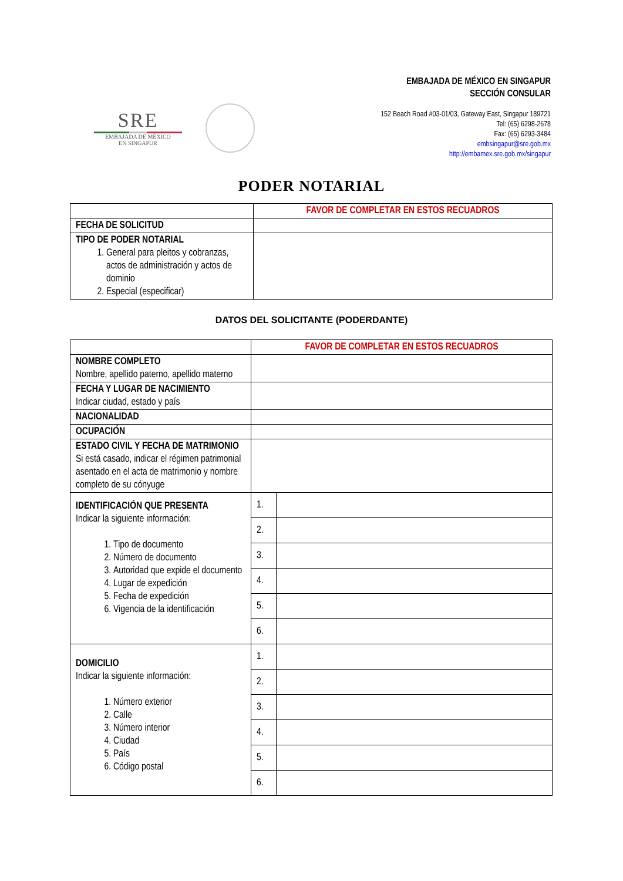SRE
EMBAJADA DE MÉXICO
EN SINGAPUR
EMBAJADA DE MÉXICO EN SINGAPUR
SECCIÓN CONSULAR
152 Beach Road #03-01/03, Gateway East, Singapur 189721
Tel: (65) 6298-2678
Fax: (65) 6293-3484
embsingapur@sre.gob.mx
http://embamex.sre.gob.mx/singapur
PODER NOTARIAL
| | FAVOR DE COMPLETAR EN ESTOS RECUADROS |
| FECHA DE SOLICITUD | |
| TIPO DE PODER NOTARIAL 1. General para pleitos y cobranzas, actos de administración y actos de dominio 2. Especial (especificar) | |
DATOS DEL SOLICITANTE (PODERDANTE)
| | FAVOR DE COMPLETAR EN ESTOS RECUADROS | |
| NOMBRE COMPLETO Nombre, apellido paterno, apellido materno | | |
| FECHA Y LUGAR DE NACIMIENTO Indicar ciudad, estado y país | | |
| NACIONALIDAD | | |
| OCUPACIÓN | | |
| ESTADO CIVIL Y FECHA DE MATRIMONIO Si está casado, indicar el régimen patrimonial asentado en el acta de matrimonio y nombre completo de su cónyuge | | |
| IDENTIFICACIÓN QUE PRESENTA Indicar la siguiente información: 1. Tipo de documento 2. Número de documento 3. Autoridad que expide el documento 4. Lugar de expedición 5. Fecha de expedición 6. Vigencia de la identificación | 1. | |
| | 2. | |
| | 3. | |
| | 4. | |
| | 5. | |
| | 6. | |
| DOMICILIO Indicar la siguiente información: 1. Número exterior 2. Calle 3. Número interior 4. Ciudad 5. País 6. Código postal | 1. | |
| | 2. | |
| | 3. | |
| | 4. | |
| | 5. | |
| | 6. | |